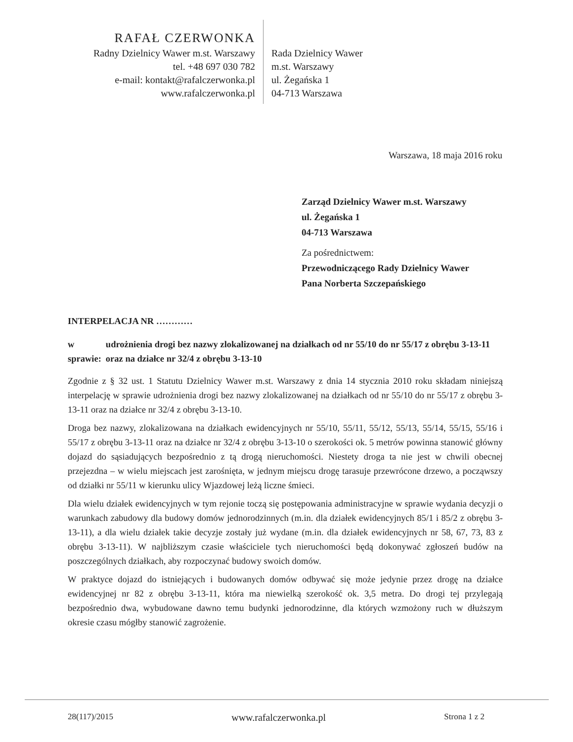RAFAŁ CZERWONKA
Radny Dzielnicy Wawer m.st. Warszawy
tel. +48 697 030 782
e-mail: kontakt@rafalczerwonka.pl
www.rafalczerwonka.pl
Rada Dzielnicy Wawer
m.st. Warszawy
ul. Żegańska 1
04-713 Warszawa
Warszawa, 18 maja 2016 roku
Zarząd Dzielnicy Wawer m.st. Warszawy
ul. Żegańska 1
04-713 Warszawa
Za pośrednictwem:
Przewodniczącego Rady Dzielnicy Wawer
Pana Norberta Szczepańskiego
INTERPELACJA NR …………
w sprawie:
udrożnienia drogi bez nazwy zlokalizowanej na działkach od nr 55/10 do nr 55/17 z obrębu 3-13-11 oraz na działce nr 32/4 z obrębu 3-13-10
Zgodnie z § 32 ust. 1 Statutu Dzielnicy Wawer m.st. Warszawy z dnia 14 stycznia 2010 roku składam niniejszą interpelację w sprawie udrożnienia drogi bez nazwy zlokalizowanej na działkach od nr 55/10 do nr 55/17 z obrębu 3-13-11 oraz na działce nr 32/4 z obrębu 3-13-10.
Droga bez nazwy, zlokalizowana na działkach ewidencyjnych nr 55/10, 55/11, 55/12, 55/13, 55/14, 55/15, 55/16 i 55/17 z obrębu 3-13-11 oraz na działce nr 32/4 z obrębu 3-13-10 o szerokości ok. 5 metrów powinna stanowić główny dojazd do sąsiadujących bezpośrednio z tą drogą nieruchomości. Niestety droga ta nie jest w chwili obecnej przejezdna – w wielu miejscach jest zarośnięta, w jednym miejscu drogę tarasuje przewrócone drzewo, a począwszy od działki nr 55/11 w kierunku ulicy Wjazdowej leżą liczne śmieci.
Dla wielu działek ewidencyjnych w tym rejonie toczą się postępowania administracyjne w sprawie wydania decyzji o warunkach zabudowy dla budowy domów jednorodzinnych (m.in. dla działek ewidencyjnych 85/1 i 85/2 z obrębu 3-13-11), a dla wielu działek takie decyzje zostały już wydane (m.in. dla działek ewidencyjnych nr 58, 67, 73, 83 z obrębu 3-13-11). W najbliższym czasie właściciele tych nieruchomości będą dokonywać zgłoszeń budów na poszczególnych działkach, aby rozpoczynać budowy swoich domów.
W praktyce dojazd do istniejących i budowanych domów odbywać się może jedynie przez drogę na działce ewidencyjnej nr 82 z obrębu 3-13-11, która ma niewielką szerokość ok. 3,5 metra. Do drogi tej przylegają bezpośrednio dwa, wybudowane dawno temu budynki jednorodzinne, dla których wzmożony ruch w dłuższym okresie czasu mógłby stanowić zagrożenie.
28(117)/2015 www.rafalczerwonka.pl Strona 1 z 2